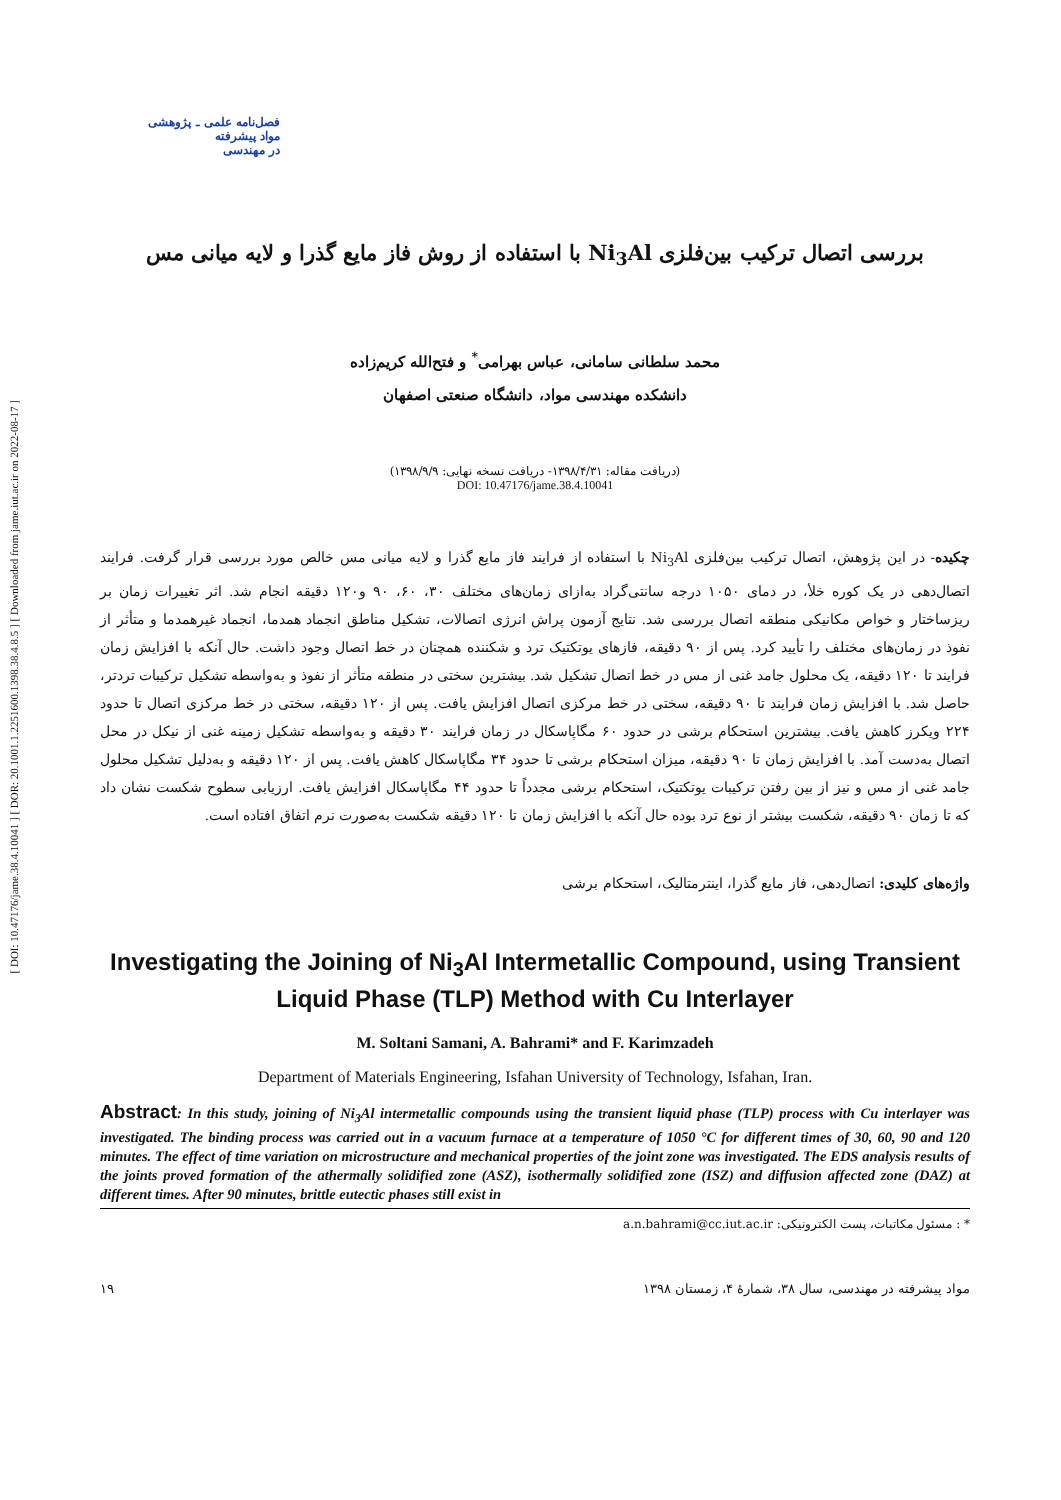[ DOI: 10.47176/jame.38.4.10041 ] [ DOR: 20.1001.1.2251600.1398.38.4.8.5 ] [ Downloaded from jame.iut.ac.ir on 2022-08-17 ]
فصل‌نامه علمی ـ پژوهشی
مواد پیشرفته
در مهندسی
بررسی اتصال ترکیب بین‌فلزی Ni<sub>3</sub>Al با استفاده از روش فاز مایع گذرا و لایه میانی مس
محمد سلطانی سامانی، عباس بهرامی<sup>*</sup> و فتح‌الله کریم‌زاده
دانشکده مهندسی مواد، دانشگاه صنعتی اصفهان
(دریافت مقاله: ۱۳۹۸/۴/۳۱- دریافت نسخه نهایی: ۱۳۹۸/۹/۹)
DOI: 10.47176/jame.38.4.10041
چکیده- در این پژوهش، اتصال ترکیب بین‌فلزی Ni<sub>3</sub>Al با استفاده از فرایند فاز مایع گذرا و لایه میانی مس خالص مورد بررسی قرار گرفت. فرایند اتصال‌دهی در یک کوره خلأ، در دمای ۱۰۵۰ درجه سانتی‌گراد به‌ازای زمان‌های مختلف ۳۰، ۶۰، ۹۰ و۱۲۰ دقیقه انجام شد. اثر تغییرات زمان بر ریزساختار و خواص مکانیکی منطقه اتصال بررسی شد. نتایج آزمون پراش انرژی اتصالات، تشکیل مناطق انجماد همدما، انجماد غیرهمدما و متأثر از نفوذ در زمان‌های مختلف را تأیید کرد. پس از ۹۰ دقیقه، فازهای یوتکتیک ترد و شکننده همچنان در خط اتصال وجود داشت. حال آنکه با افزایش زمان فرایند تا ۱۲۰ دقیقه، یک محلول جامد غنی از مس در خط اتصال تشکیل شد. بیشترین سختی در منطقه متأثر از نفوذ و به‌واسطه تشکیل ترکیبات تردتر، حاصل شد. با افزایش زمان فرایند تا ۹۰ دقیقه، سختی در خط مرکزی اتصال افزایش یافت. پس از ۱۲۰ دقیقه، سختی در خط مرکزی اتصال تا حدود ۲۲۴ ویکرز کاهش یافت. بیشترین استحکام برشی در حدود ۶۰ مگاپاسکال در زمان فرایند ۳۰ دقیقه و به‌واسطه تشکیل زمینه غنی از نیکل در محل اتصال به‌دست آمد. با افزایش زمان تا ۹۰ دقیقه، میزان استحکام برشی تا حدود ۳۴ مگاپاسکال کاهش یافت. پس از ۱۲۰ دقیقه و به‌دلیل تشکیل محلول جامد غنی از مس و نیز از بین رفتن ترکیبات یوتکتیک، استحکام برشی مجدداً تا حدود ۴۴ مگاپاسکال افزایش یافت. ارزیابی سطوح شکست نشان داد که تا زمان ۹۰ دقیقه، شکست بیشتر از نوع ترد بوده حال آنکه با افزایش زمان تا ۱۲۰ دقیقه شکست به‌صورت نرم اتفاق افتاده است.
واژه‌های کلیدی: اتصال‌دهی، فاز مایع گذرا، اینترمتالیک، استحکام برشی
Investigating the Joining of Ni<sub>3</sub>Al Intermetallic Compound, using Transient Liquid Phase (TLP) Method with Cu Interlayer
M. Soltani Samani, A. Bahrami* and F. Karimzadeh
Department of Materials Engineering, Isfahan University of Technology, Isfahan, Iran.
Abstract: In this study, joining of Ni<sub>3</sub>Al intermetallic compounds using the transient liquid phase (TLP) process with Cu interlayer was investigated. The binding process was carried out in a vacuum furnace at a temperature of 1050 °C for different times of 30, 60, 90 and 120 minutes. The effect of time variation on microstructure and mechanical properties of the joint zone was investigated. The EDS analysis results of the joints proved formation of the athermally solidified zone (ASZ), isothermally solidified zone (ISZ) and diffusion affected zone (DAZ) at different times. After 90 minutes, brittle eutectic phases still exist in
* : مسئول مکاتبات، پست الکترونیکی: a.n.bahrami@cc.iut.ac.ir
مواد پیشرفته در مهندسی، سال ۳۸، شمارهٔ ۴، زمستان ۱۳۹۸ ۱۹